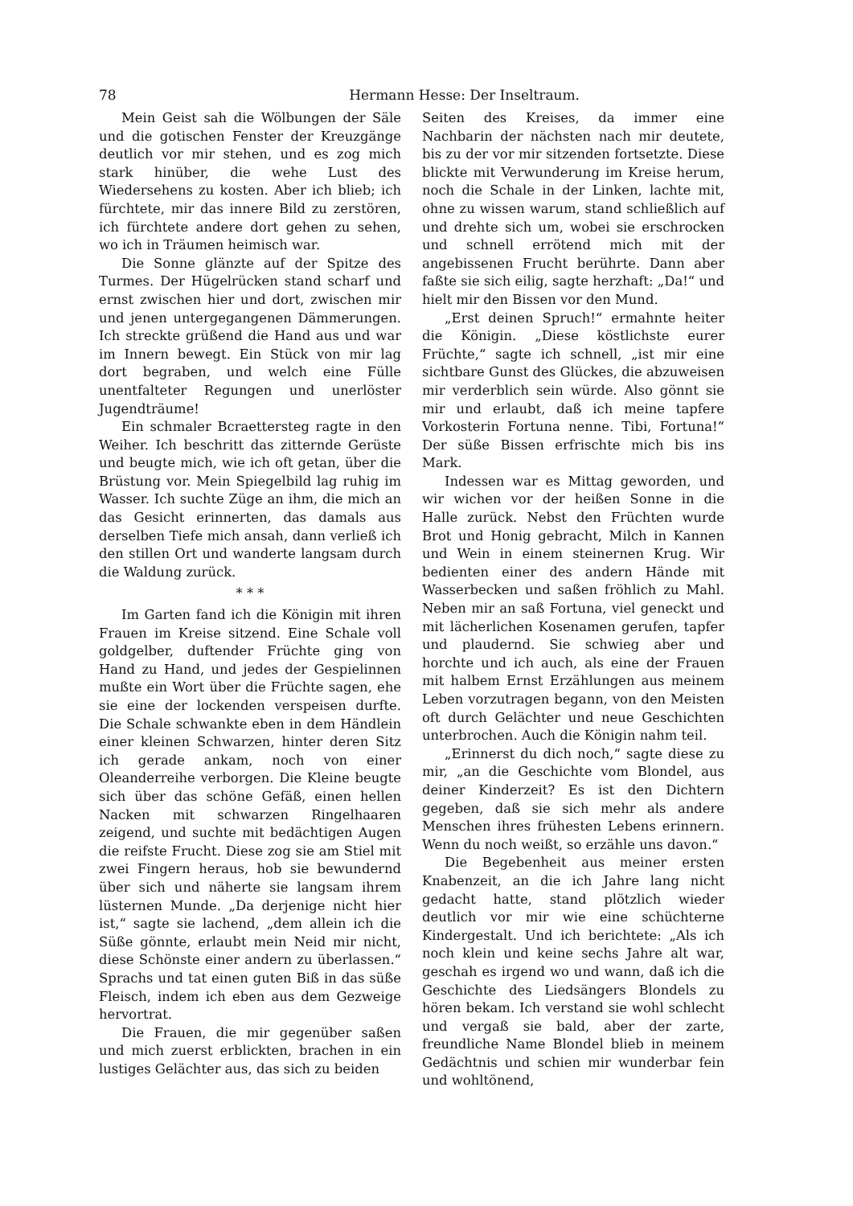78 Hermann Hesse: Der Inseltraum.
Mein Geist sah die Wölbungen der Säle und die gotischen Fenster der Kreuzgänge deutlich vor mir stehen, und es zog mich stark hinüber, die wehe Lust des Wiedersehens zu kosten. Aber ich blieb; ich fürchtete, mir das innere Bild zu zerstören, ich fürchtete andere dort gehen zu sehen, wo ich in Träumen heimisch war.
Die Sonne glänzte auf der Spitze des Turmes. Der Hügelrücken stand scharf und ernst zwischen hier und dort, zwischen mir und jenen untergegangenen Dämmerungen. Ich streckte grüßend die Hand aus und war im Innern bewegt. Ein Stück von mir lag dort begraben, und welch eine Fülle unentfalteter Regungen und unerlöster Jugendträume!
Ein schmaler Bcraettersteg ragte in den Weiher. Ich beschritt das zitternde Gerüste und beugte mich, wie ich oft getan, über die Brüstung vor. Mein Spiegelbild lag ruhig im Wasser. Ich suchte Züge an ihm, die mich an das Gesicht erinnerten, das damals aus derselben Tiefe mich ansah, dann verließ ich den stillen Ort und wanderte langsam durch die Waldung zurück.
* * *
Im Garten fand ich die Königin mit ihren Frauen im Kreise sitzend. Eine Schale voll goldgelber, duftender Früchte ging von Hand zu Hand, und jedes der Gespielinnen mußte ein Wort über die Früchte sagen, ehe sie eine der lockenden verspeisen durfte. Die Schale schwankte eben in dem Händlein einer kleinen Schwarzen, hinter deren Sitz ich gerade ankam, noch von einer Oleanderreihe verborgen. Die Kleine beugte sich über das schöne Gefäß, einen hellen Nacken mit schwarzen Ringelhaaren zeigend, und suchte mit bedächtigen Augen die reifste Frucht. Diese zog sie am Stiel mit zwei Fingern heraus, hob sie bewundernd über sich und näherte sie langsam ihrem lüsternen Munde. „Da derjenige nicht hier ist,“ sagte sie lachend, „dem allein ich die Süße gönnte, erlaubt mein Neid mir nicht, diese Schönste einer andern zu überlassen.“ Sprachs und tat einen guten Biß in das süße Fleisch, indem ich eben aus dem Gezweige hervortrat.
Die Frauen, die mir gegenüber saßen und mich zuerst erblickten, brachen in ein lustiges Gelächter aus, das sich zu beiden
Seiten des Kreises, da immer eine Nachbarin der nächsten nach mir deutete, bis zu der vor mir sitzenden fortsetzte. Diese blickte mit Verwunderung im Kreise herum, noch die Schale in der Linken, lachte mit, ohne zu wissen warum, stand schließlich auf und drehte sich um, wobei sie erschrocken und schnell errötend mich mit der angebissenen Frucht berührte. Dann aber faßte sie sich eilig, sagte herzhaft: „Da!“ und hielt mir den Bissen vor den Mund.
„Erst deinen Spruch!“ ermahnte heiter die Königin. „Diese köstlichste eurer Früchte,“ sagte ich schnell, „ist mir eine sichtbare Gunst des Glückes, die abzuweisen mir verderblich sein würde. Also gönnt sie mir und erlaubt, daß ich meine tapfere Vorkosterin Fortuna nenne. Tibi, Fortuna!“ Der süße Bissen erfrischte mich bis ins Mark.
Indessen war es Mittag geworden, und wir wichen vor der heißen Sonne in die Halle zurück. Nebst den Früchten wurde Brot und Honig gebracht, Milch in Kannen und Wein in einem steinernen Krug. Wir bedienten einer des andern Hände mit Wasserbecken und saßen fröhlich zu Mahl. Neben mir an saß Fortuna, viel geneckt und mit lächerlichen Kosenamen gerufen, tapfer und plaudernd. Sie schwieg aber und horchte und ich auch, als eine der Frauen mit halbem Ernst Erzählungen aus meinem Leben vorzutragen begann, von den Meisten oft durch Gelächter und neue Geschichten unterbrochen. Auch die Königin nahm teil.
„Erinnerst du dich noch,“ sagte diese zu mir, „an die Geschichte vom Blondel, aus deiner Kinderzeit? Es ist den Dichtern gegeben, daß sie sich mehr als andere Menschen ihres frühesten Lebens erinnern. Wenn du noch weißt, so erzähle uns davon.“
Die Begebenheit aus meiner ersten Knabenzeit, an die ich Jahre lang nicht gedacht hatte, stand plötzlich wieder deutlich vor mir wie eine schüchterne Kindergestalt. Und ich berichtete: „Als ich noch klein und keine sechs Jahre alt war, geschah es irgend wo und wann, daß ich die Geschichte des Liedsängers Blondels zu hören bekam. Ich verstand sie wohl schlecht und vergaß sie bald, aber der zarte, freundliche Name Blondel blieb in meinem Gedächtnis und schien mir wunderbar fein und wohltönend,